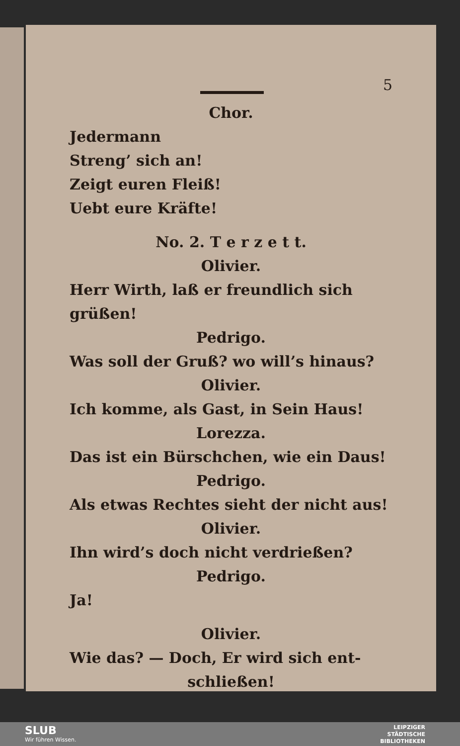5
Chor.
Jedermann
Streng’ sich an!
Zeigt euren Fleiß!
Uebt eure Kräfte!
No. 2. T e r z e t t.
Olivier.
Herr Wirth, laß er freundlich sich grüßen!
Pedrigo.
Was soll der Gruß? wo will’s hinaus?
Olivier.
Ich komme, als Gast, in Sein Haus!
Lorezza.
Das ist ein Bürschchen, wie ein Daus!
Pedrigo.
Als etwas Rechtes sieht der nicht aus!
Olivier.
Ihn wird’s doch nicht verdrießen?
Pedrigo.
Ja!
Olivier.
Wie das? — Doch, Er wird sich ent-
schließen!
SLUB
Wir führen Wissen.
LEIPZIGER
STÄDTISCHE
BIBLIOTHEKEN